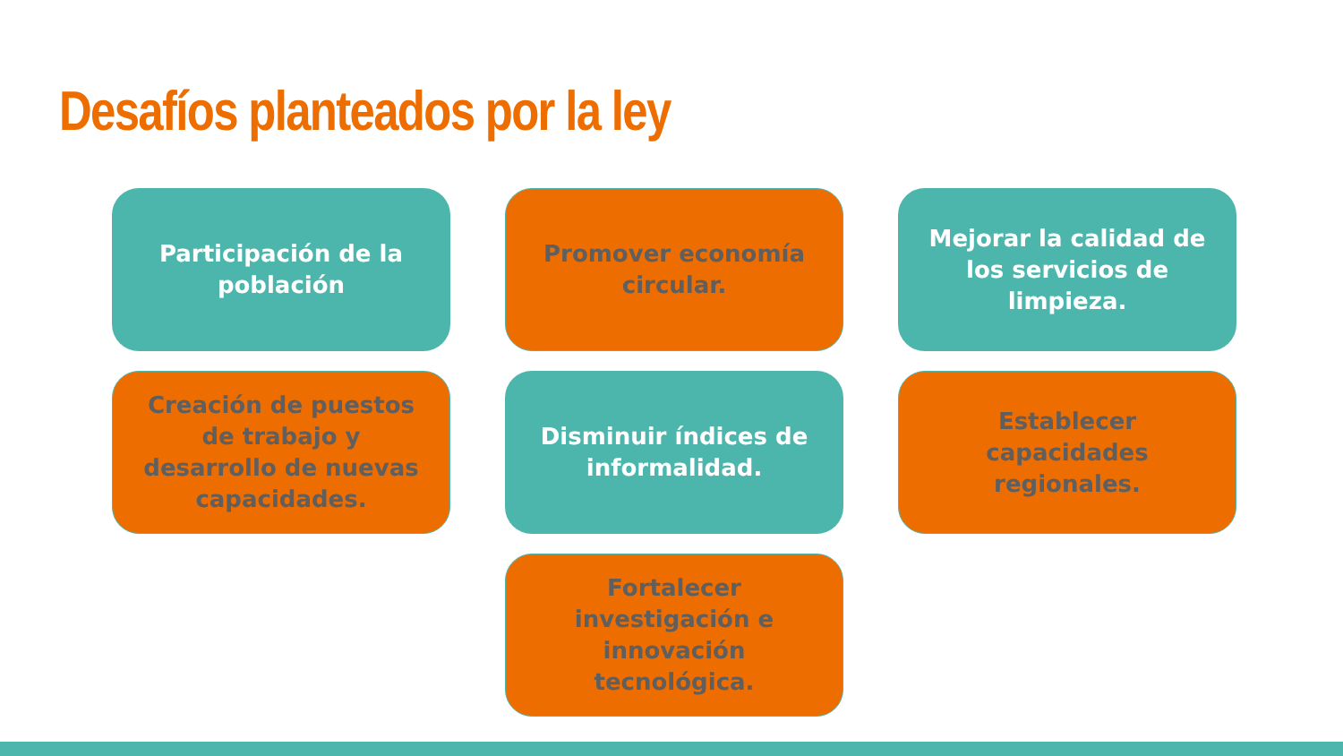Desafíos planteados por la ley
Participación de la población
Promover economía circular.
Mejorar la calidad de los servicios de limpieza.
Creación de puestos de trabajo y desarrollo de nuevas capacidades.
Disminuir índices de informalidad.
Establecer capacidades regionales.
Fortalecer investigación e innovación tecnológica.